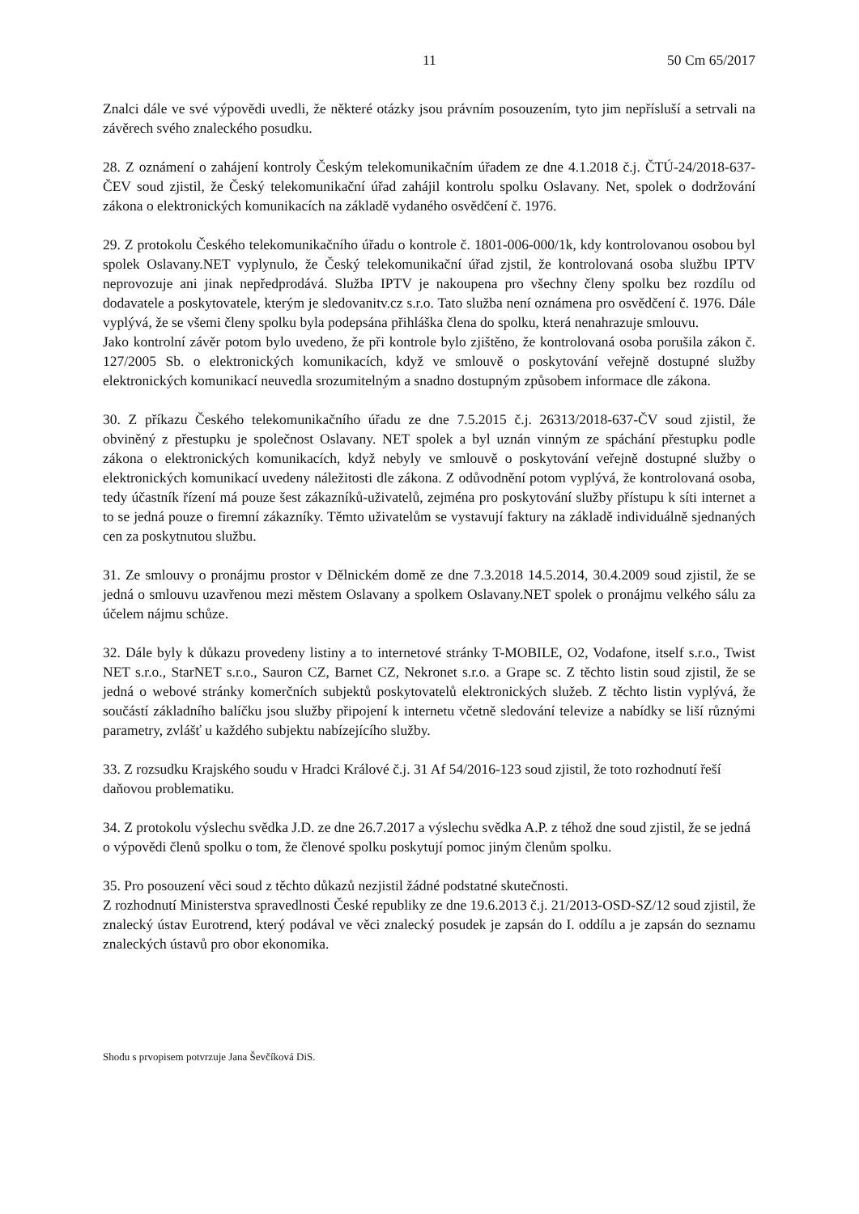11 50 Cm 65/2017
Znalci dále ve své výpovědi uvedli, že některé otázky jsou právním posouzením, tyto jim nepřísluší a setrvali na závěrech svého znaleckého posudku.
28. Z oznámení o zahájení kontroly Českým telekomunikačním úřadem ze dne 4.1.2018 č.j. ČTÚ-24/2018-637-ČEV soud zjistil, že Český telekomunikační úřad zahájil kontrolu spolku Oslavany. Net, spolek o dodržování zákona o elektronických komunikacích na základě vydaného osvědčení č. 1976.
29. Z protokolu Českého telekomunikačního úřadu o kontrole č. 1801-006-000/1k, kdy kontrolovanou osobou byl spolek Oslavany.NET vyplynulo, že Český telekomunikační úřad zjstil, že kontrolovaná osoba službu IPTV neprovozuje ani jinak nepředprodává. Služba IPTV je nakoupena pro všechny členy spolku bez rozdílu od dodavatele a poskytovatele, kterým je sledovanitv.cz s.r.o. Tato služba není oznámena pro osvědčení č. 1976. Dále vyplývá, že se všemi členy spolku byla podepsána přihláška člena do spolku, která nenahrazuje smlouvu.
Jako kontrolní závěr potom bylo uvedeno, že při kontrole bylo zjištěno, že kontrolovaná osoba porušila zákon č. 127/2005 Sb. o elektronických komunikacích, když ve smlouvě o poskytování veřejně dostupné služby elektronických komunikací neuvedla srozumitelným a snadno dostupným způsobem informace dle zákona.
30. Z příkazu Českého telekomunikačního úřadu ze dne 7.5.2015 č.j. 26313/2018-637-ČV soud zjistil, že obviněný z přestupku je společnost Oslavany. NET spolek a byl uznán vinným ze spáchání přestupku podle zákona o elektronických komunikacích, když nebyly ve smlouvě o poskytování veřejně dostupné služby o elektronických komunikací uvedeny náležitosti dle zákona. Z odůvodnění potom vyplývá, že kontrolovaná osoba, tedy účastník řízení má pouze šest zákazníků-uživatelů, zejména pro poskytování služby přístupu k síti internet a to se jedná pouze o firemní zákazníky. Těmto uživatelům se vystavují faktury na základě individuálně sjednaných cen za poskytnutou službu.
31. Ze smlouvy o pronájmu prostor v Dělnickém domě ze dne 7.3.2018 14.5.2014, 30.4.2009 soud zjistil, že se jedná o smlouvu uzavřenou mezi městem Oslavany a spolkem Oslavany.NET spolek o pronájmu velkého sálu za účelem nájmu schůze.
32. Dále byly k důkazu provedeny listiny a to internetové stránky T-MOBILE, O2, Vodafone, itself s.r.o., Twist NET s.r.o., StarNET s.r.o., Sauron CZ, Barnet CZ, Nekronet s.r.o. a Grape sc. Z těchto listin soud zjistil, že se jedná o webové stránky komerčních subjektů poskytovatelů elektronických služeb. Z těchto listin vyplývá, že součástí základního balíčku jsou služby připojení k internetu včetně sledování televize a nabídky se liší různými parametry, zvlášť u každého subjektu nabízejícího služby.
33. Z rozsudku Krajského soudu v Hradci Králové č.j. 31 Af 54/2016-123 soud zjistil, že toto rozhodnutí řeší daňovou problematiku.
34. Z protokolu výslechu svědka J.D. ze dne 26.7.2017 a výslechu svědka A.P. z téhož dne soud zjistil, že se jedná o výpovědi členů spolku o tom, že členové spolku poskytují pomoc jiným členům spolku.
35. Pro posouzení věci soud z těchto důkazů nezjistil žádné podstatné skutečnosti.
Z rozhodnutí Ministerstva spravedlnosti České republiky ze dne 19.6.2013 č.j. 21/2013-OSD-SZ/12 soud zjistil, že znalecký ústav Eurotrend, který podával ve věci znalecký posudek je zapsán do I. oddílu a je zapsán do seznamu znaleckých ústavů pro obor ekonomika.
Shodu s prvopisem potvrzuje Jana Ševčíková DiS.